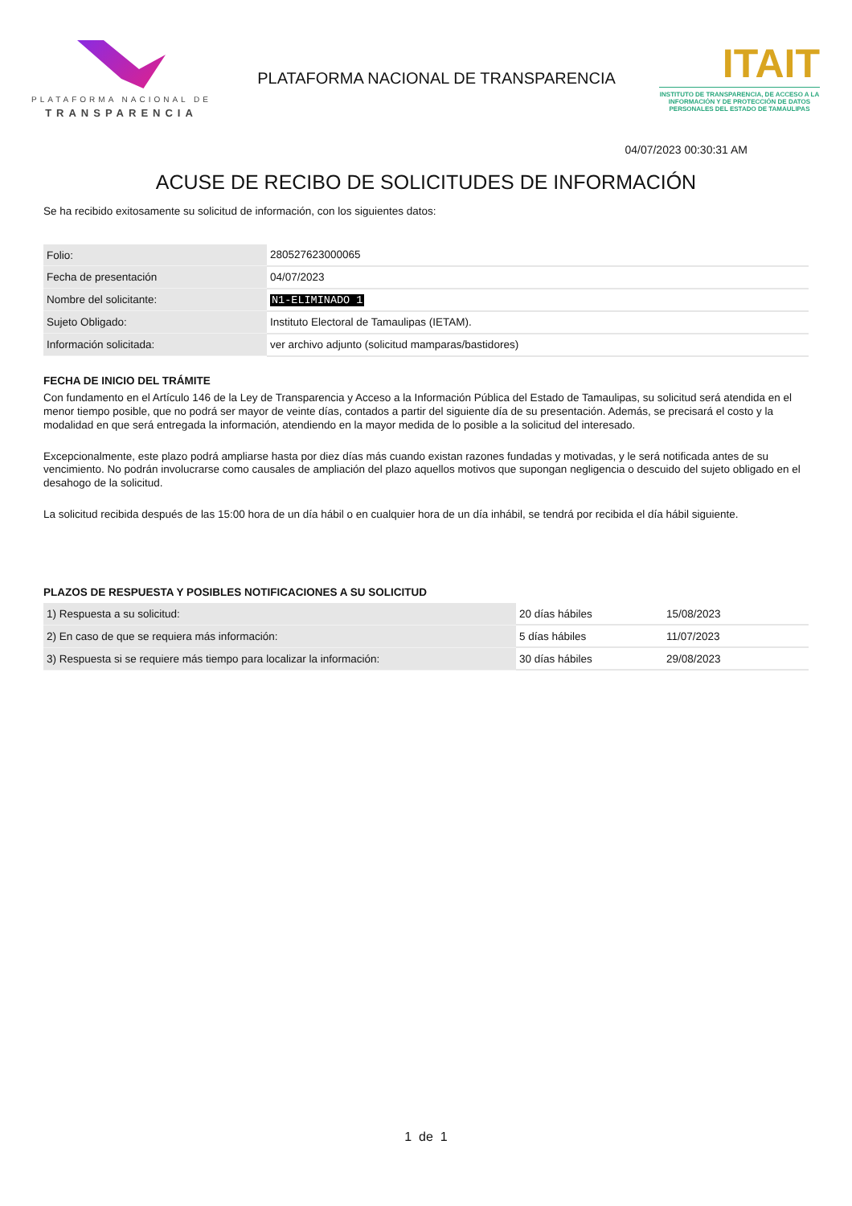PLATAFORMA NACIONAL DE
TRANSPARENCIA
PLATAFORMA NACIONAL DE TRANSPARENCIA
ITAIT
INSTITUTO DE TRANSPARENCIA, DE ACCESO A LA INFORMACIÓN Y DE PROTECCIÓN DE DATOS PERSONALES DEL ESTADO DE TAMAULIPAS
04/07/2023 00:30:31 AM
ACUSE DE RECIBO DE SOLICITUDES DE INFORMACIÓN
Se ha recibido exitosamente su solicitud de información, con los siguientes datos:
| Folio: | 280527623000065 |
| Fecha de presentación | 04/07/2023 |
| Nombre del solicitante: | N1-ELIMINADO 1 |
| Sujeto Obligado: | Instituto Electoral de Tamaulipas (IETAM). |
| Información solicitada: | ver archivo adjunto (solicitud mamparas/bastidores) |
FECHA DE INICIO DEL TRÁMITE
Con fundamento en el Artículo 146 de la Ley de Transparencia y Acceso a la Información Pública del Estado de Tamaulipas, su solicitud será atendida en el menor tiempo posible, que no podrá ser mayor de veinte días, contados a partir del siguiente día de su presentación. Además, se precisará el costo y la modalidad en que será entregada la información, atendiendo en la mayor medida de lo posible a la solicitud del interesado.
Excepcionalmente, este plazo podrá ampliarse hasta por diez días más cuando existan razones fundadas y motivadas, y le será notificada antes de su vencimiento. No podrán involucrarse como causales de ampliación del plazo aquellos motivos que supongan negligencia o descuido del sujeto obligado en el desahogo de la solicitud.
La solicitud recibida después de las 15:00 hora de un día hábil o en cualquier hora de un día inhábil, se tendrá por recibida el día hábil siguiente.
PLAZOS DE RESPUESTA Y POSIBLES NOTIFICACIONES A SU SOLICITUD
| 1) Respuesta a su solicitud: | 20 días hábiles | 15/08/2023 |
| 2) En caso de que se requiera más información: | 5 días hábiles | 11/07/2023 |
| 3) Respuesta si se requiere más tiempo para localizar la información: | 30 días hábiles | 29/08/2023 |
1 de 1